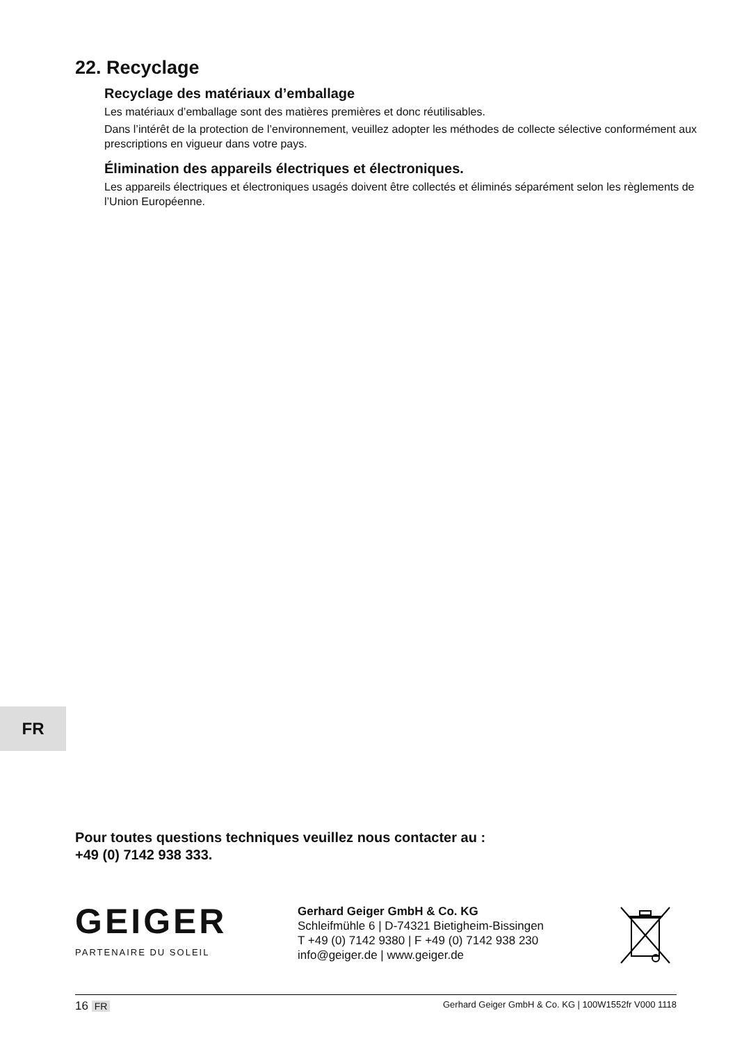22. Recyclage
Recyclage des matériaux d’emballage
Les matériaux d’emballage sont des matières premières et donc réutilisables.
Dans l’intérêt de la protection de l’environnement, veuillez adopter les méthodes de collecte sélective conformément aux prescriptions en vigueur dans votre pays.
Élimination des appareils électriques et électroniques.
Les appareils électriques et électroniques usagés doivent être collectés et éliminés séparément selon les règlements de l’Union Européenne.
FR
Pour toutes questions techniques veuillez nous contacter au :
+49 (0) 7142 938 333.
GEIGER
PARTENAIRE DU SOLEIL
Gerhard Geiger GmbH & Co. KG
Schleifmühle 6 | D-74321 Bietigheim-Bissingen
T +49 (0) 7142 9380 | F +49 (0) 7142 938 230
info@geiger.de | www.geiger.de
16 FR Gerhard Geiger GmbH & Co. KG | 100W1552fr V000 1118